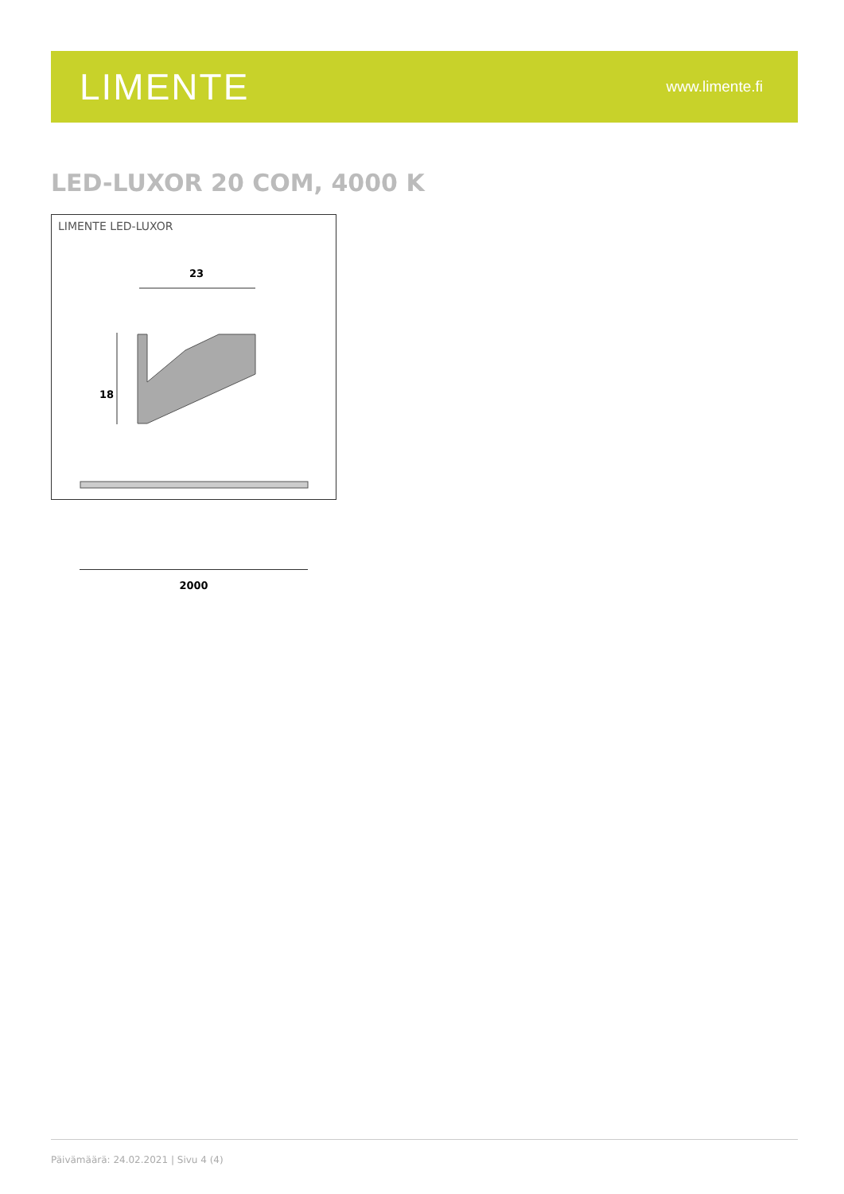LIMENTE
www.limente.fi
LED-LUXOR 20 COM, 4000 K
LIMENTE LED-LUXOR
23
18
2000
Päivämäärä: 24.02.2021 | Sivu 4 (4)